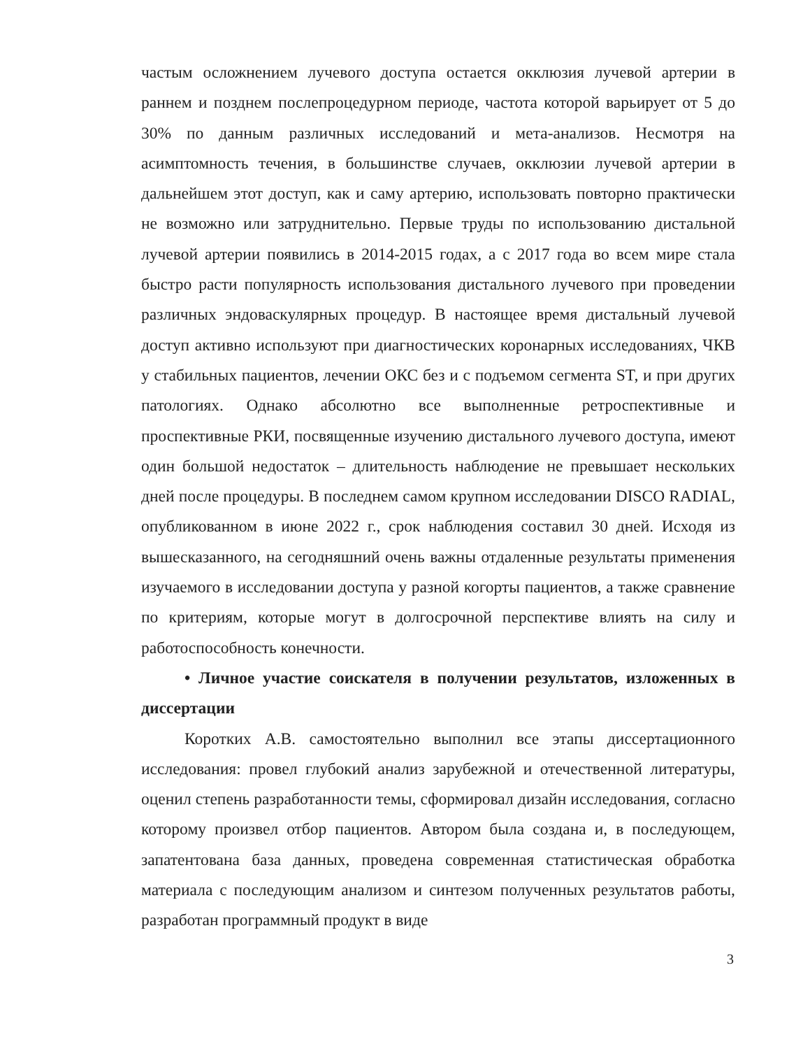частым осложнением лучевого доступа остается окклюзия лучевой артерии в раннем и позднем послепроцедурном периоде, частота которой варьирует от 5 до 30% по данным различных исследований и мета-анализов. Несмотря на асимптомность течения, в большинстве случаев, окклюзии лучевой артерии в дальнейшем этот доступ, как и саму артерию, использовать повторно практически не возможно или затруднительно. Первые труды по использованию дистальной лучевой артерии появились в 2014-2015 годах, а с 2017 года во всем мире стала быстро расти популярность использования дистального лучевого при проведении различных эндоваскулярных процедур. В настоящее время дистальный лучевой доступ активно используют при диагностических коронарных исследованиях, ЧКВ у стабильных пациентов, лечении ОКС без и с подъемом сегмента ST, и при других патологиях. Однако абсолютно все выполненные ретроспективные и проспективные РКИ, посвященные изучению дистального лучевого доступа, имеют один большой недостаток – длительность наблюдение не превышает нескольких дней после процедуры. В последнем самом крупном исследовании DISCO RADIAL, опубликованном в июне 2022 г., срок наблюдения составил 30 дней. Исходя из вышесказанного, на сегодняшний очень важны отдаленные результаты применения изучаемого в исследовании доступа у разной когорты пациентов, а также сравнение по критериям, которые могут в долгосрочной перспективе влиять на силу и работоспособность конечности.
• Личное участие соискателя в получении результатов, изложенных в диссертации
Коротких А.В. самостоятельно выполнил все этапы диссертационного исследования: провел глубокий анализ зарубежной и отечественной литературы, оценил степень разработанности темы, сформировал дизайн исследования, согласно которому произвел отбор пациентов. Автором была создана и, в последующем, запатентована база данных, проведена современная статистическая обработка материала с последующим анализом и синтезом полученных результатов работы, разработан программный продукт в виде
3